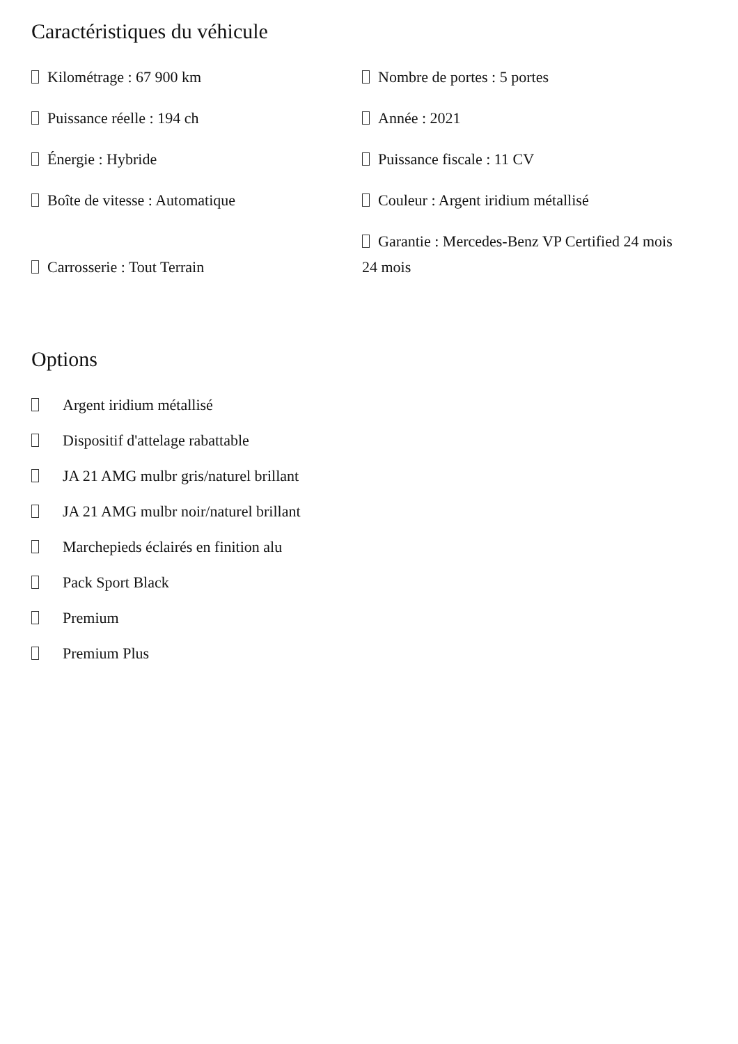Caractéristiques du véhicule
Kilométrage : 67 900 km
Nombre de portes : 5 portes
Puissance réelle : 194 ch
Année : 2021
Énergie : Hybride
Puissance fiscale : 11 CV
Boîte de vitesse : Automatique
Couleur : Argent iridium métallisé
Carrosserie : Tout Terrain
Garantie : Mercedes-Benz VP Certified 24 mois 24 mois
Options
Argent iridium métallisé
Dispositif d'attelage rabattable
JA 21 AMG mulbr gris/naturel brillant
JA 21 AMG mulbr noir/naturel brillant
Marchepieds éclairés en finition alu
Pack Sport Black
Premium
Premium Plus